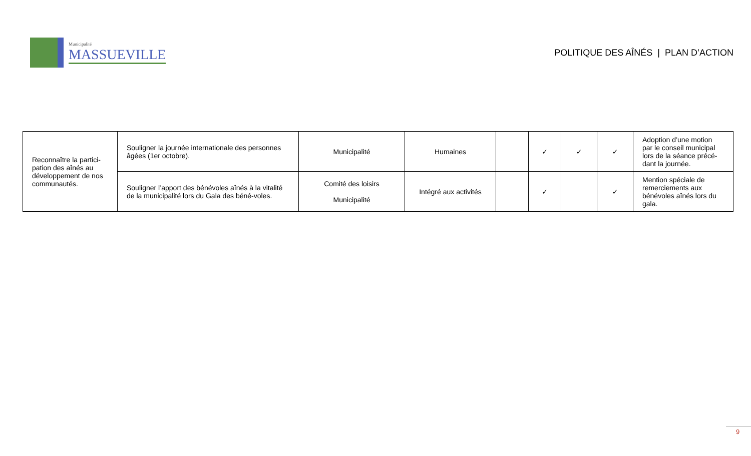Municipalité
MASSUEVILLE
POLITIQUE DES AÎNÉS | PLAN D’ACTION
| Reconnaître la partici-pation des aînés au développement de nos communautés. | Souligner la journée internationale des personnes âgées (1er octobre). | Municipalité | Humaines | | ✓ | ✓ | ✓ | Adoption d’une motion par le conseil municipal lors de la séance précé-dant la journée. |
| | Souligner l’apport des bénévoles aînés à la vitalité de la municipalité lors du Gala des béné-voles. | Comité des loisirs Municipalité | Intégré aux activités | | ✓ | | ✓ | Mention spéciale de remerciements aux bénévoles aînés lors du gala. |
9